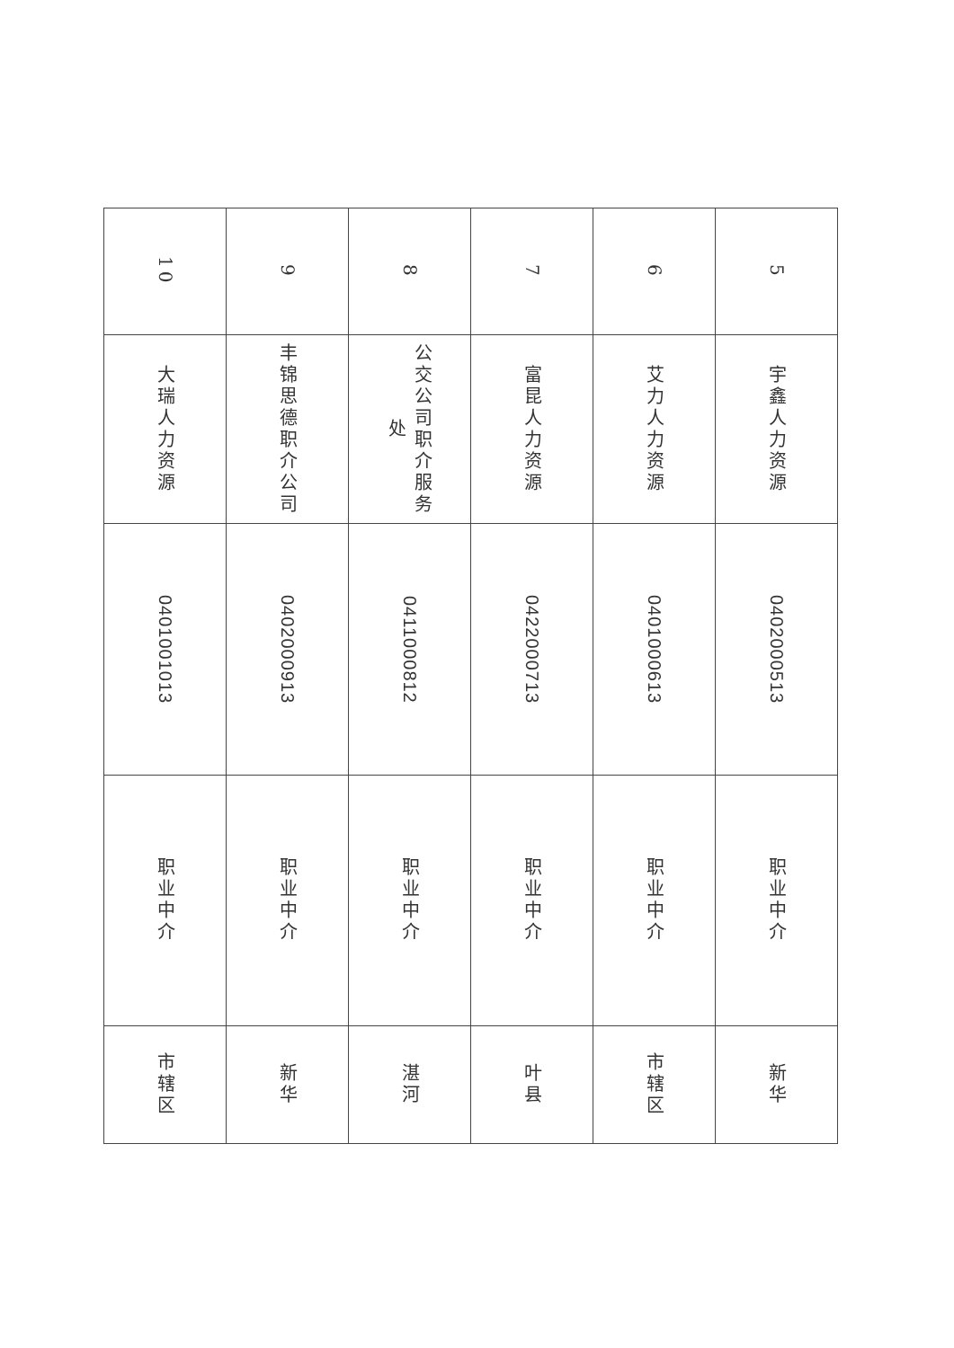| 5 | 宇鑫人力资源 | 0402000513 | 职业中介 | 新华 |
| 6 | 艾力人力资源 | 0401000613 | 职业中介 | 市辖区 |
| 7 | 富昆人力资源 | 0422000713 | 职业中介 | 叶县 |
| 8 | 公交公司职介服务处 | 0411000812 | 职业中介 | 湛河 |
| 9 | 丰锦思德职介公司 | 0402000913 | 职业中介 | 新华 |
| 10 | 大瑞人力资源 | 0401001013 | 职业中介 | 市辖区 |